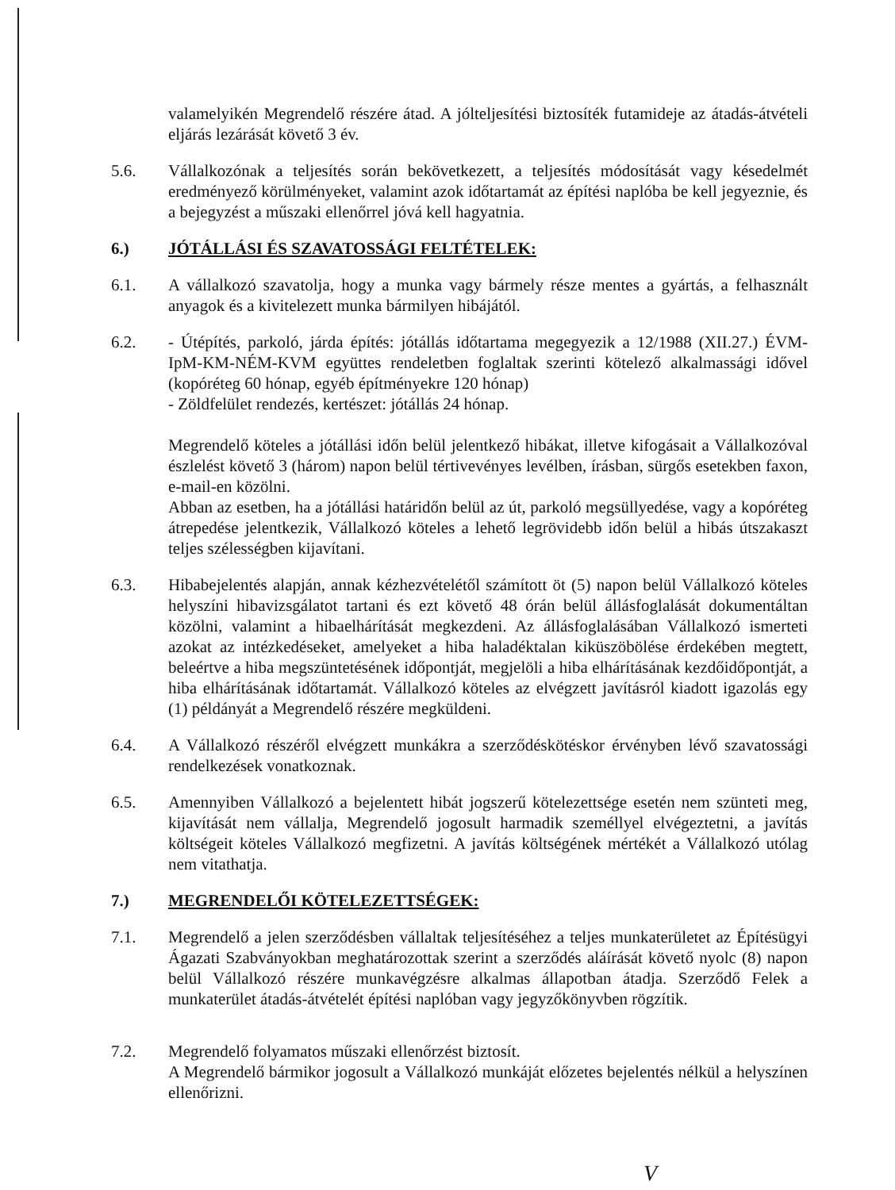valamelyikén Megrendelő részére átad. A jólteljesítési biztosíték futamideje az átadás-átvételi eljárás lezárását követő 3 év.
5.6. Vállalkozónak a teljesítés során bekövetkezett, a teljesítés módosítását vagy késedelmét eredményező körülményeket, valamint azok időtartamát az építési naplóba be kell jegyeznie, és a bejegyzést a műszaki ellenőrrel jóvá kell hagyatnia.
6.) JÓTÁLLÁSI ÉS SZAVATOSSÁGI FELTÉTELEK:
6.1. A vállalkozó szavatolja, hogy a munka vagy bármely része mentes a gyártás, a felhasznált anyagok és a kivitelezett munka bármilyen hibájától.
6.2. - Útépítés, parkoló, járda építés: jótállás időtartama megegyezik a 12/1988 (XII.27.) ÉVM-IpM-KM-NÉM-KVM együttes rendeletben foglaltak szerinti kötelező alkalmassági idővel (kopóréteg 60 hónap, egyéb építményekre 120 hónap)
- Zöldfelület rendezés, kertészet: jótállás 24 hónap.
Megrendelő köteles a jótállási időn belül jelentkező hibákat, illetve kifogásait a Vállalkozóval észlelést követő 3 (három) napon belül tértivevényes levélben, írásban, sürgős esetekben faxon, e-mail-en közölni.
Abban az esetben, ha a jótállási határidőn belül az út, parkoló megsüllyedése, vagy a kopóréteg átrepedése jelentkezik, Vállalkozó köteles a lehető legrövidebb időn belül a hibás útszakaszt teljes szélességben kijavítani.
6.3. Hibabejelentés alapján, annak kézhezvételétől számított öt (5) napon belül Vállalkozó köteles helyszíni hibavizsgálatot tartani és ezt követő 48 órán belül állásfoglalását dokumentáltan közölni, valamint a hibaelhárítását megkezdeni. Az állásfoglalásában Vállalkozó ismerteti azokat az intézkedéseket, amelyeket a hiba haladéktalan kiküszöbölése érdekében megtett, beleértve a hiba megszüntetésének időpontját, megjelöli a hiba elhárításának kezdőidőpontját, a hiba elhárításának időtartamát. Vállalkozó köteles az elvégzett javításról kiadott igazolás egy (1) példányát a Megrendelő részére megküldeni.
6.4. A Vállalkozó részéről elvégzett munkákra a szerződéskötéskor érvényben lévő szavatossági rendelkezések vonatkoznak.
6.5. Amennyiben Vállalkozó a bejelentett hibát jogszerű kötelezettsége esetén nem szünteti meg, kijavítását nem vállalja, Megrendelő jogosult harmadik személlyel elvégeztetni, a javítás költségeit köteles Vállalkozó megfizetni. A javítás költségének mértékét a Vállalkozó utólag nem vitathatja.
7.) MEGRENDELŐI KÖTELEZETTSÉGEK:
7.1. Megrendelő a jelen szerződésben vállaltak teljesítéséhez a teljes munkaterületet az Építésügyi Ágazati Szabványokban meghatározottak szerint a szerződés aláírását követő nyolc (8) napon belül Vállalkozó részére munkavégzésre alkalmas állapotban átadja. Szerződő Felek a munkaterület átadás-átvételét építési naplóban vagy jegyzőkönyvben rögzítik.
7.2. Megrendelő folyamatos műszaki ellenőrzést biztosít.
A Megrendelő bármikor jogosult a Vállalkozó munkáját előzetes bejelentés nélkül a helyszínen ellenőrizni.
V